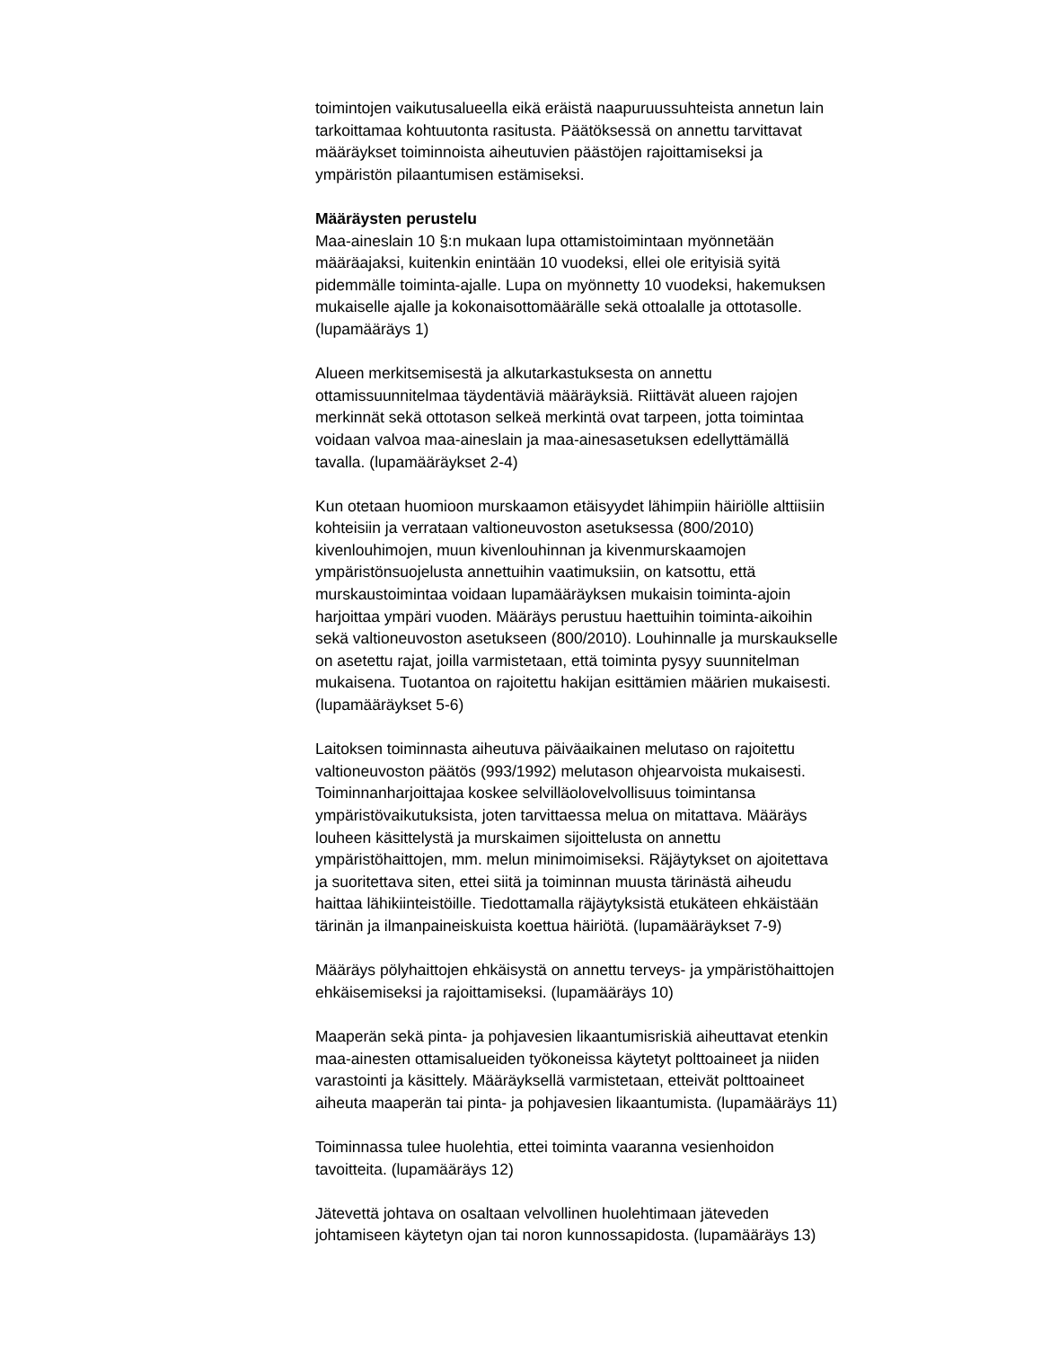toimintojen vaikutusalueella eikä eräistä naapuruussuhteista annetun lain
tarkoittamaa kohtuutonta rasitusta. Päätöksessä on annettu tarvittavat
määräykset toiminnoista aiheutuvien päästöjen rajoittamiseksi ja
ympäristön pilaantumisen estämiseksi.
Määräysten perustelu
Maa-aineslain 10 §:n mukaan lupa ottamistoimintaan myönnetään
määräajaksi, kuitenkin enintään 10 vuodeksi, ellei ole erityisiä syitä
pidemmälle toiminta-ajalle. Lupa on myönnetty 10 vuodeksi, hakemuksen
mukaiselle ajalle ja kokonaisottomäärälle sekä ottoalalle ja ottotasolle.
(lupamääräys 1)
Alueen merkitsemisestä ja alkutarkastuksesta on annettu
ottamissuunnitelmaa täydentäviä määräyksiä. Riittävät alueen rajojen
merkinnät sekä ottotason selkeä merkintä ovat tarpeen, jotta toimintaa
voidaan valvoa maa-aineslain ja maa-ainesasetuksen edellyttämällä
tavalla. (lupamääräykset 2-4)
Kun otetaan huomioon murskaamon etäisyydet lähimpiin häiriölle alttiisiin
kohteisiin ja verrataan valtioneuvoston asetuksessa (800/2010)
kivenlouhimojen, muun kivenlouhinnan ja kivenmurskaamojen
ympäristönsuojelusta annettuihin vaatimuksiin, on katsottu, että
murskaustoimintaa voidaan lupamääräyksen mukaisin toiminta-ajoin
harjoittaa ympäri vuoden. Määräys perustuu haettuihin toiminta-aikoihin
sekä valtioneuvoston asetukseen (800/2010). Louhinnalle ja murskaukselle
on asetettu rajat, joilla varmistetaan, että toiminta pysyy suunnitelman
mukaisena. Tuotantoa on rajoitettu hakijan esittämien määrien mukaisesti.
(lupamääräykset 5-6)
Laitoksen toiminnasta aiheutuva päiväaikainen melutaso on rajoitettu
valtioneuvoston päätös (993/1992) melutason ohjearvoista mukaisesti.
Toiminnanharjoittajaa koskee selvilläolovelvollisuus toimintansa
ympäristövaikutuksista, joten tarvittaessa melua on mitattava. Määräys
louheen käsittelystä ja murskaimen sijoittelusta on annettu
ympäristöhaittojen, mm. melun minimoimiseksi. Räjäytykset on ajoitettava
ja suoritettava siten, ettei siitä ja toiminnan muusta tärinästä aiheudu
haittaa lähikiinteistöille. Tiedottamalla räjäytyksistä etukäteen ehkäistään
tärinän ja ilmanpaineiskuista koettua häiriötä. (lupamääräykset 7-9)
Määräys pölyhaittojen ehkäisystä on annettu terveys- ja ympäristöhaittojen
ehkäisemiseksi ja rajoittamiseksi. (lupamääräys 10)
Maaperän sekä pinta- ja pohjavesien likaantumisriskiä aiheuttavat etenkin
maa-ainesten ottamisalueiden työkoneissa käytetyt polttoaineet ja niiden
varastointi ja käsittely. Määräyksellä varmistetaan, etteivät polttoaineet
aiheuta maaperän tai pinta- ja pohjavesien likaantumista. (lupamääräys 11)
Toiminnassa tulee huolehtia, ettei toiminta vaaranna vesienhoidon
tavoitteita. (lupamääräys 12)
Jätevettä johtava on osaltaan velvollinen huolehtimaan jäteveden
johtamiseen käytetyn ojan tai noron kunnossapidosta. (lupamääräys 13)